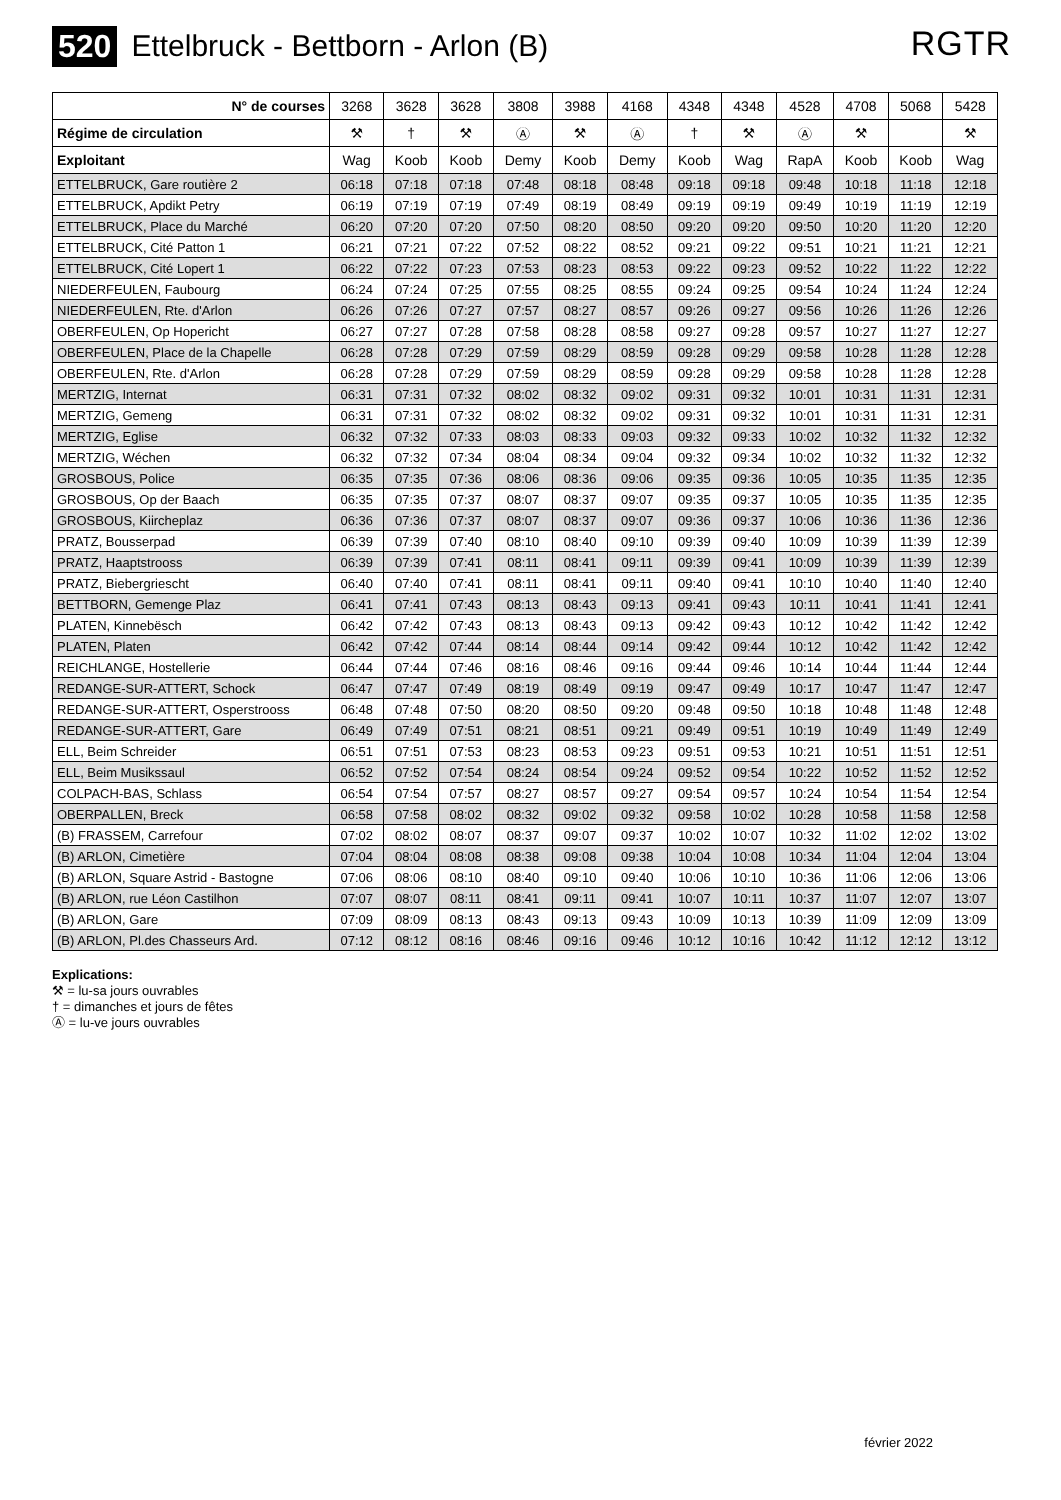520 Ettelbruck - Bettborn - Arlon (B)
RGTR
| N° de courses | 3268 | 3628 | 3628 | 3808 | 3988 | 4168 | 4348 | 4348 | 4528 | 4708 | 5068 | 5428 |
| Régime de circulation | ⚒ | † | ⚒ | Ⓐ | ⚒ | Ⓐ | † | ⚒ | Ⓐ | ⚒ | | ⚒ |
| Exploitant | Wag | Koob | Koob | Demy | Koob | Demy | Koob | Wag | RapA | Koob | Koob | Wag |
| ETTELBRUCK, Gare routière 2 | 06:18 | 07:18 | 07:18 | 07:48 | 08:18 | 08:48 | 09:18 | 09:18 | 09:48 | 10:18 | 11:18 | 12:18 |
| ETTELBRUCK, Apdikt Petry | 06:19 | 07:19 | 07:19 | 07:49 | 08:19 | 08:49 | 09:19 | 09:19 | 09:49 | 10:19 | 11:19 | 12:19 |
| ETTELBRUCK, Place du Marché | 06:20 | 07:20 | 07:20 | 07:50 | 08:20 | 08:50 | 09:20 | 09:20 | 09:50 | 10:20 | 11:20 | 12:20 |
| ETTELBRUCK, Cité Patton 1 | 06:21 | 07:21 | 07:22 | 07:52 | 08:22 | 08:52 | 09:21 | 09:22 | 09:51 | 10:21 | 11:21 | 12:21 |
| ETTELBRUCK, Cité Lopert 1 | 06:22 | 07:22 | 07:23 | 07:53 | 08:23 | 08:53 | 09:22 | 09:23 | 09:52 | 10:22 | 11:22 | 12:22 |
| NIEDERFEULEN, Faubourg | 06:24 | 07:24 | 07:25 | 07:55 | 08:25 | 08:55 | 09:24 | 09:25 | 09:54 | 10:24 | 11:24 | 12:24 |
| NIEDERFEULEN, Rte. d'Arlon | 06:26 | 07:26 | 07:27 | 07:57 | 08:27 | 08:57 | 09:26 | 09:27 | 09:56 | 10:26 | 11:26 | 12:26 |
| OBERFEULEN, Op Hopericht | 06:27 | 07:27 | 07:28 | 07:58 | 08:28 | 08:58 | 09:27 | 09:28 | 09:57 | 10:27 | 11:27 | 12:27 |
| OBERFEULEN, Place de la Chapelle | 06:28 | 07:28 | 07:29 | 07:59 | 08:29 | 08:59 | 09:28 | 09:29 | 09:58 | 10:28 | 11:28 | 12:28 |
| OBERFEULEN, Rte. d'Arlon | 06:28 | 07:28 | 07:29 | 07:59 | 08:29 | 08:59 | 09:28 | 09:29 | 09:58 | 10:28 | 11:28 | 12:28 |
| MERTZIG, Internat | 06:31 | 07:31 | 07:32 | 08:02 | 08:32 | 09:02 | 09:31 | 09:32 | 10:01 | 10:31 | 11:31 | 12:31 |
| MERTZIG, Gemeng | 06:31 | 07:31 | 07:32 | 08:02 | 08:32 | 09:02 | 09:31 | 09:32 | 10:01 | 10:31 | 11:31 | 12:31 |
| MERTZIG, Eglise | 06:32 | 07:32 | 07:33 | 08:03 | 08:33 | 09:03 | 09:32 | 09:33 | 10:02 | 10:32 | 11:32 | 12:32 |
| MERTZIG, Wéchen | 06:32 | 07:32 | 07:34 | 08:04 | 08:34 | 09:04 | 09:32 | 09:34 | 10:02 | 10:32 | 11:32 | 12:32 |
| GROSBOUS, Police | 06:35 | 07:35 | 07:36 | 08:06 | 08:36 | 09:06 | 09:35 | 09:36 | 10:05 | 10:35 | 11:35 | 12:35 |
| GROSBOUS, Op der Baach | 06:35 | 07:35 | 07:37 | 08:07 | 08:37 | 09:07 | 09:35 | 09:37 | 10:05 | 10:35 | 11:35 | 12:35 |
| GROSBOUS, Kiircheplaz | 06:36 | 07:36 | 07:37 | 08:07 | 08:37 | 09:07 | 09:36 | 09:37 | 10:06 | 10:36 | 11:36 | 12:36 |
| PRATZ, Bousserpad | 06:39 | 07:39 | 07:40 | 08:10 | 08:40 | 09:10 | 09:39 | 09:40 | 10:09 | 10:39 | 11:39 | 12:39 |
| PRATZ, Haaptstrooss | 06:39 | 07:39 | 07:41 | 08:11 | 08:41 | 09:11 | 09:39 | 09:41 | 10:09 | 10:39 | 11:39 | 12:39 |
| PRATZ, Biebergriescht | 06:40 | 07:40 | 07:41 | 08:11 | 08:41 | 09:11 | 09:40 | 09:41 | 10:10 | 10:40 | 11:40 | 12:40 |
| BETTBORN, Gemenge Plaz | 06:41 | 07:41 | 07:43 | 08:13 | 08:43 | 09:13 | 09:41 | 09:43 | 10:11 | 10:41 | 11:41 | 12:41 |
| PLATEN, Kinnebësch | 06:42 | 07:42 | 07:43 | 08:13 | 08:43 | 09:13 | 09:42 | 09:43 | 10:12 | 10:42 | 11:42 | 12:42 |
| PLATEN, Platen | 06:42 | 07:42 | 07:44 | 08:14 | 08:44 | 09:14 | 09:42 | 09:44 | 10:12 | 10:42 | 11:42 | 12:42 |
| REICHLANGE, Hostellerie | 06:44 | 07:44 | 07:46 | 08:16 | 08:46 | 09:16 | 09:44 | 09:46 | 10:14 | 10:44 | 11:44 | 12:44 |
| REDANGE-SUR-ATTERT, Schock | 06:47 | 07:47 | 07:49 | 08:19 | 08:49 | 09:19 | 09:47 | 09:49 | 10:17 | 10:47 | 11:47 | 12:47 |
| REDANGE-SUR-ATTERT, Osperstrooss | 06:48 | 07:48 | 07:50 | 08:20 | 08:50 | 09:20 | 09:48 | 09:50 | 10:18 | 10:48 | 11:48 | 12:48 |
| REDANGE-SUR-ATTERT, Gare | 06:49 | 07:49 | 07:51 | 08:21 | 08:51 | 09:21 | 09:49 | 09:51 | 10:19 | 10:49 | 11:49 | 12:49 |
| ELL, Beim Schreider | 06:51 | 07:51 | 07:53 | 08:23 | 08:53 | 09:23 | 09:51 | 09:53 | 10:21 | 10:51 | 11:51 | 12:51 |
| ELL, Beim Musikssaul | 06:52 | 07:52 | 07:54 | 08:24 | 08:54 | 09:24 | 09:52 | 09:54 | 10:22 | 10:52 | 11:52 | 12:52 |
| COLPACH-BAS, Schlass | 06:54 | 07:54 | 07:57 | 08:27 | 08:57 | 09:27 | 09:54 | 09:57 | 10:24 | 10:54 | 11:54 | 12:54 |
| OBERPALLEN, Breck | 06:58 | 07:58 | 08:02 | 08:32 | 09:02 | 09:32 | 09:58 | 10:02 | 10:28 | 10:58 | 11:58 | 12:58 |
| (B) FRASSEM, Carrefour | 07:02 | 08:02 | 08:07 | 08:37 | 09:07 | 09:37 | 10:02 | 10:07 | 10:32 | 11:02 | 12:02 | 13:02 |
| (B) ARLON, Cimetière | 07:04 | 08:04 | 08:08 | 08:38 | 09:08 | 09:38 | 10:04 | 10:08 | 10:34 | 11:04 | 12:04 | 13:04 |
| (B) ARLON, Square Astrid - Bastogne | 07:06 | 08:06 | 08:10 | 08:40 | 09:10 | 09:40 | 10:06 | 10:10 | 10:36 | 11:06 | 12:06 | 13:06 |
| (B) ARLON, rue Léon Castilhon | 07:07 | 08:07 | 08:11 | 08:41 | 09:11 | 09:41 | 10:07 | 10:11 | 10:37 | 11:07 | 12:07 | 13:07 |
| (B) ARLON, Gare | 07:09 | 08:09 | 08:13 | 08:43 | 09:13 | 09:43 | 10:09 | 10:13 | 10:39 | 11:09 | 12:09 | 13:09 |
| (B) ARLON, Pl.des Chasseurs Ard. | 07:12 | 08:12 | 08:16 | 08:46 | 09:16 | 09:46 | 10:12 | 10:16 | 10:42 | 11:12 | 12:12 | 13:12 |
Explications:
⚒ = lu-sa jours ouvrables
† = dimanches et jours de fêtes
Ⓐ = lu-ve jours ouvrables
février 2022